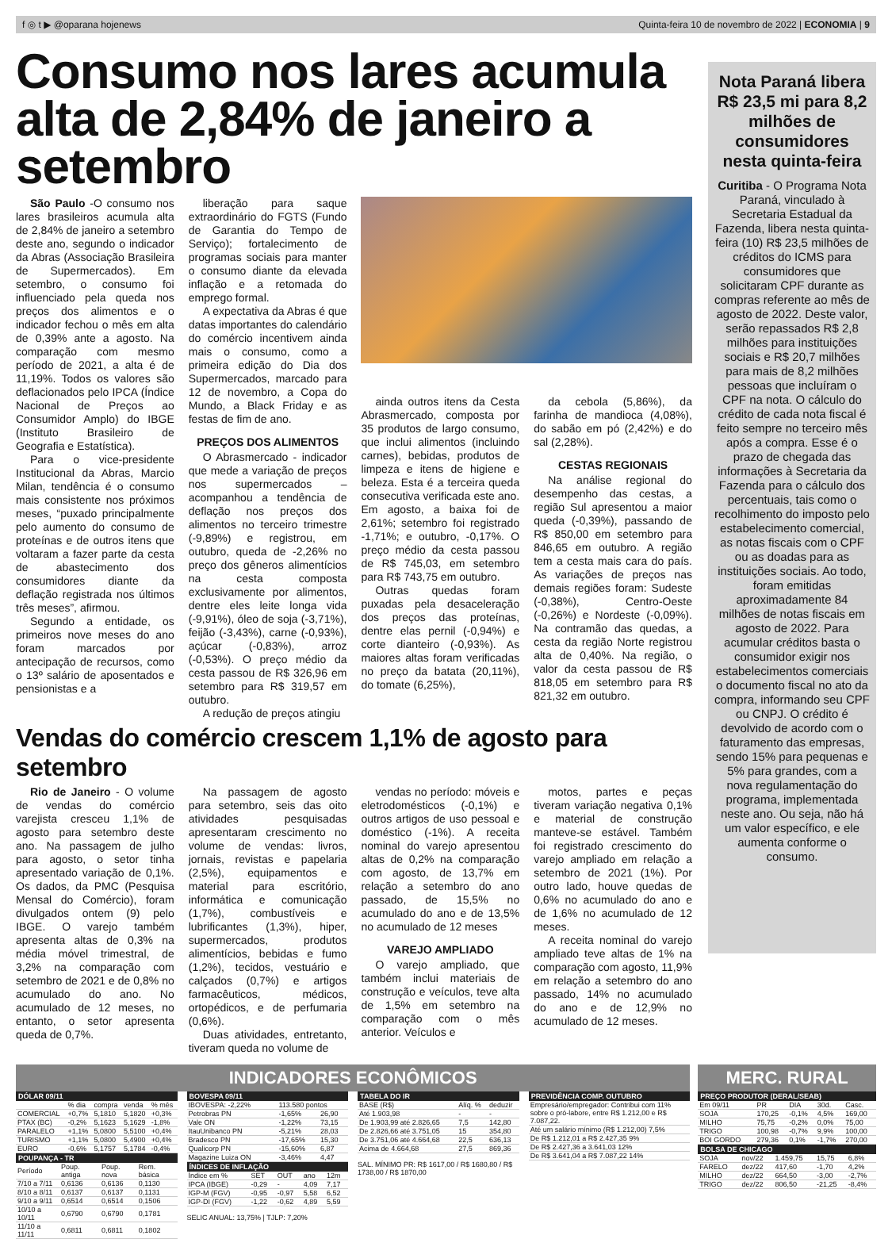f ◎ t ▶ @oparana hojenews Quinta-feira 10 de novembro de 2022 | ECONOMIA | 9
Consumo nos lares acumula alta de 2,84% de janeiro a setembro
São Paulo -O consumo nos lares brasileiros acumula alta de 2,84% de janeiro a setembro deste ano, segundo o indicador da Abras (Associação Brasileira de Supermercados). Em setembro, o consumo foi influenciado pela queda nos preços dos alimentos e o indicador fechou o mês em alta de 0,39% ante a agosto. Na comparação com mesmo período de 2021, a alta é de 11,19%. Todos os valores são deflacionados pelo IPCA (Índice Nacional de Preços ao Consumidor Amplo) do IBGE (Instituto Brasileiro de Geografia e Estatística).
Para o vice-presidente Institucional da Abras, Marcio Milan, tendência é o consumo mais consistente nos próximos meses, “puxado principalmente pelo aumento do consumo de proteínas e de outros itens que voltaram a fazer parte da cesta de abastecimento dos consumidores diante da deflação registrada nos últimos três meses”, afirmou.
Segundo a entidade, os primeiros nove meses do ano foram marcados por antecipação de recursos, como o 13º salário de aposentados e pensionistas e a
liberação para saque extraordinário do FGTS (Fundo de Garantia do Tempo de Serviço); fortalecimento de programas sociais para manter o consumo diante da elevada inflação e a retomada do emprego formal.
A expectativa da Abras é que datas importantes do calendário do comércio incentivem ainda mais o consumo, como a primeira edição do Dia dos Supermercados, marcado para 12 de novembro, a Copa do Mundo, a Black Friday e as festas de fim de ano.
PREÇOS DOS ALIMENTOS
O Abrasmercado - indicador que mede a variação de preços nos supermercados – acompanhou a tendência de deflação nos preços dos alimentos no terceiro trimestre (-9,89%) e registrou, em outubro, queda de -2,26% no preço dos gêneros alimentícios na cesta composta exclusivamente por alimentos, dentre eles leite longa vida (-9,91%), óleo de soja (-3,71%), feijão (-3,43%), carne (-0,93%), açúcar (-0,83%), arroz (-0,53%). O preço médio da cesta passou de R$ 326,96 em setembro para R$ 319,57 em outubro.
A redução de preços atingiu
ainda outros itens da Cesta Abrasmercado, composta por 35 produtos de largo consumo, que inclui alimentos (incluindo carnes), bebidas, produtos de limpeza e itens de higiene e beleza. Esta é a terceira queda consecutiva verificada este ano. Em agosto, a baixa foi de 2,61%; setembro foi registrado -1,71%; e outubro, -0,17%. O preço médio da cesta passou de R$ 745,03, em setembro para R$ 743,75 em outubro.
Outras quedas foram puxadas pela desaceleração dos preços das proteínas, dentre elas pernil (-0,94%) e corte dianteiro (-0,93%). As maiores altas foram verificadas no preço da batata (20,11%), do tomate (6,25%),
da cebola (5,86%), da farinha de mandioca (4,08%), do sabão em pó (2,42%) e do sal (2,28%).
CESTAS REGIONAIS
Na análise regional do desempenho das cestas, a região Sul apresentou a maior queda (-0,39%), passando de R$ 850,00 em setembro para 846,65 em outubro. A região tem a cesta mais cara do país. As variações de preços nas demais regiões foram: Sudeste (-0,38%), Centro-Oeste (-0,26%) e Nordeste (-0,09%). Na contramão das quedas, a cesta da região Norte registrou alta de 0,40%. Na região, o valor da cesta passou de R$ 818,05 em setembro para R$ 821,32 em outubro.
Vendas do comércio crescem 1,1% de agosto para setembro
Rio de Janeiro - O volume de vendas do comércio varejista cresceu 1,1% de agosto para setembro deste ano. Na passagem de julho para agosto, o setor tinha apresentado variação de 0,1%. Os dados, da PMC (Pesquisa Mensal do Comércio), foram divulgados ontem (9) pelo IBGE. O varejo também apresenta altas de 0,3% na média móvel trimestral, de 3,2% na comparação com setembro de 2021 e de 0,8% no acumulado do ano. No acumulado de 12 meses, no entanto, o setor apresenta queda de 0,7%.
Na passagem de agosto para setembro, seis das oito atividades pesquisadas apresentaram crescimento no volume de vendas: livros, jornais, revistas e papelaria (2,5%), equipamentos e material para escritório, informática e comunicação (1,7%), combustíveis e lubrificantes (1,3%), hiper, supermercados, produtos alimentícios, bebidas e fumo (1,2%), tecidos, vestuário e calçados (0,7%) e artigos farmacêuticos, médicos, ortopédicos, e de perfumaria (0,6%).
Duas atividades, entretanto, tiveram queda no volume de
vendas no período: móveis e eletrodomésticos (-0,1%) e outros artigos de uso pessoal e doméstico (-1%). A receita nominal do varejo apresentou altas de 0,2% na comparação com agosto, de 13,7% em relação a setembro do ano passado, de 15,5% no acumulado do ano e de 13,5% no acumulado de 12 meses
VAREJO AMPLIADO
O varejo ampliado, que também inclui materiais de construção e veículos, teve alta de 1,5% em setembro na comparação com o mês anterior. Veículos e
motos, partes e peças tiveram variação negativa 0,1% e material de construção manteve-se estável. Também foi registrado crescimento do varejo ampliado em relação a setembro de 2021 (1%). Por outro lado, houve quedas de 0,6% no acumulado do ano e de 1,6% no acumulado de 12 meses.
A receita nominal do varejo ampliado teve altas de 1% na comparação com agosto, 11,9% em relação a setembro do ano passado, 14% no acumulado do ano e de 12,9% no acumulado de 12 meses.
Nota Paraná libera R$ 23,5 mi para 8,2 milhões de consumidores nesta quinta-feira
Curitiba - O Programa Nota Paraná, vinculado à Secretaria Estadual da Fazenda, libera nesta quinta-feira (10) R$ 23,5 milhões de créditos do ICMS para consumidores que solicitaram CPF durante as compras referente ao mês de agosto de 2022. Deste valor, serão repassados R$ 2,8 milhões para instituições sociais e R$ 20,7 milhões para mais de 8,2 milhões pessoas que incluíram o CPF na nota. O cálculo do crédito de cada nota fiscal é feito sempre no terceiro mês após a compra. Esse é o prazo de chegada das informações à Secretaria da Fazenda para o cálculo dos percentuais, tais como o recolhimento do imposto pelo estabelecimento comercial, as notas fiscais com o CPF ou as doadas para as instituições sociais. Ao todo, foram emitidas aproximadamente 84 milhões de notas fiscais em agosto de 2022. Para acumular créditos basta o consumidor exigir nos estabelecimentos comerciais o documento fiscal no ato da compra, informando seu CPF ou CNPJ. O crédito é devolvido de acordo com o faturamento das empresas, sendo 15% para pequenas e 5% para grandes, com a nova regulamentação do programa, implementada neste ano. Ou seja, não há um valor específico, e ele aumenta conforme o consumo.
INDICADORES ECONÔMICOS
| DÓLAR 09/11 | | | | |
| --- | --- | --- | --- | --- |
| | % dia | compra | venda | % mês |
| COMERCIAL | +0,7% | 5,1810 | 5,1820 | +0,3% |
| PTAX (BC) | -0,2% | 5,1623 | 5,1629 | -1,8% |
| PARALELO | +1,1% | 5,0800 | 5,5100 | +0,4% |
| TURISMO | +1,1% | 5,0800 | 5,4900 | +0,4% |
| EURO | -0,6% | 5,1757 | 5,1784 | -0,4% |
| POUPANÇA - TR | | | |
| --- | --- | --- | --- |
| Período | Poup. antiga | Poup. nova | Rem. básica |
| 7/10 a 7/11 | 0,6136 | 0,6136 | 0,1130 |
| 8/10 a 8/11 | 0,6137 | 0,6137 | 0,1131 |
| 9/10 a 9/11 | 0,6514 | 0,6514 | 0,1506 |
| 10/10 a 10/11 | 0,6790 | 0,6790 | 0,1781 |
| 11/10 a 11/11 | 0,6811 | 0,6811 | 0,1802 |
| BOVESPA 09/11 | | |
| --- | --- | --- |
| IBOVESPA: -2,22% | 113.580 pontos | |
| Petrobras PN | -1,65% | 26,90 |
| Vale ON | -1,22% | 73,15 |
| ItauUnibanco PN | -5,21% | 28,03 |
| Bradesco PN | -17,65% | 15,30 |
| Qualicorp PN | -15,60% | 6,87 |
| Magazine Luiza ON | -3,46% | 4,47 |
| ÍNDICES DE INFLAÇÃO | | | | |
| --- | --- | --- | --- | --- |
| Índice em % | SET | OUT | ano | 12m |
| IPCA (IBGE) | -0,29 | - | 4,09 | 7,17 |
| IGP-M (FGV) | -0,95 | -0,97 | 5,58 | 6,52 |
| IGP-DI (FGV) | -1,22 | -0,62 | 4,89 | 5,59 |
SELIC ANUAL: 13,75% | TJLP: 7,20%
| TABELA DO IR | | |
| --- | --- | --- |
| BASE (R$) | Alíq. % | deduzir |
| Até 1.903,98 | - | - |
| De 1.903,99 até 2.826,65 | 7,5 | 142,80 |
| De 2.826,66 até 3.751,05 | 15 | 354,80 |
| De 3.751,06 até 4.664,68 | 22,5 | 636,13 |
| Acima de 4.664,68 | 27,5 | 869,36 |
SAL. MÍNIMO PR: R$ 1617,00 / R$ 1680,80 / R$ 1738,00 / R$ 1870,00
| PREVIDÊNCIA COMP. OUTUBRO |
| --- |
| Empresário/empregador: Contribui com 11% sobre o pró-labore, entre R$ 1.212,00 e R$ 7.087,22. |
| Até um salário mínimo (R$ 1.212,00) 7,5% |
| De R$ 1.212,01 a R$ 2.427,35 9% |
| De R$ 2.427,36 a 3.641,03 12% |
| De R$ 3.641,04 a R$ 7.087,22 14% |
MERC. RURAL
| PREÇO PRODUTOR (DERAL/SEAB) | | | | |
| --- | --- | --- | --- | --- |
| Em 09/11 | PR | DIA | 30d. | Casc. |
| SOJA | 170,25 | -0,1% | 4,5% | 169,00 |
| MILHO | 75,75 | -0,2% | 0,0% | 75,00 |
| TRIGO | 100,98 | -0,7% | 9,9% | 100,00 |
| BOI GORDO | 279,36 | 0,1% | -1,7% | 270,00 |
| BOLSA DE CHICAGO | | | | |
| --- | --- | --- | --- | --- |
| SOJA | nov/22 | 1.459,75 | 15,75 | 6,8% |
| FARELO | dez/22 | 417,60 | -1,70 | 4,2% |
| MILHO | dez/22 | 664,50 | -3,00 | -2,7% |
| TRIGO | dez/22 | 806,50 | -21,25 | -8,4% |